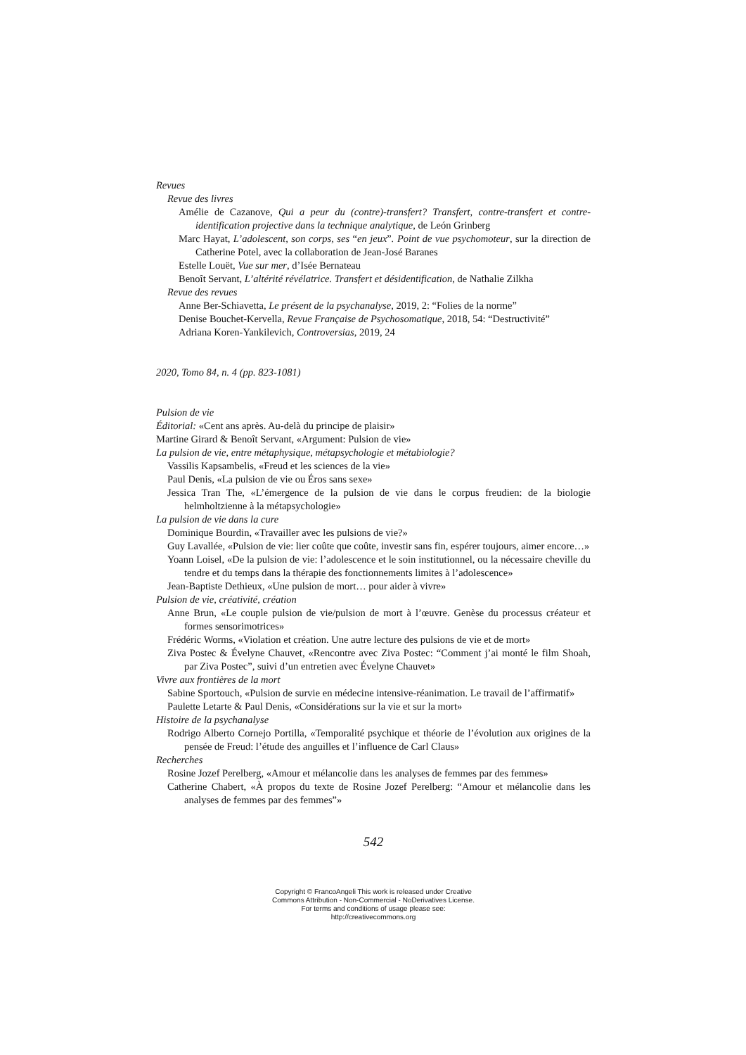Revues
Revue des livres
Amélie de Cazanove, Qui a peur du (contre)-transfert? Transfert, contre-transfert et contre-identification projective dans la technique analytique, de León Grinberg
Marc Hayat, L’adolescent, son corps, ses “en jeux”. Point de vue psychomoteur, sur la direction de Catherine Potel, avec la collaboration de Jean-José Baranes
Estelle Louët, Vue sur mer, d’Isée Bernateau
Benoît Servant, L’altérité révélatrice. Transfert et désidentification, de Nathalie Zilkha
Revue des revues
Anne Ber-Schiavetta, Le présent de la psychanalyse, 2019, 2: “Folies de la norme”
Denise Bouchet-Kervella, Revue Française de Psychosomatique, 2018, 54: “Destructivité”
Adriana Koren-Yankilevich, Controversias, 2019, 24
2020, Tomo 84, n. 4 (pp. 823-1081)
Pulsion de vie
Éditorial: «Cent ans après. Au-delà du principe de plaisir»
Martine Girard & Benoît Servant, «Argument: Pulsion de vie»
La pulsion de vie, entre métaphysique, métapsychologie et métabiologie?
Vassilis Kapsambelis, «Freud et les sciences de la vie»
Paul Denis, «La pulsion de vie ou Éros sans sexe»
Jessica Tran The, «L’émergence de la pulsion de vie dans le corpus freudien: de la biologie helmholtzienne à la métapsychologie»
La pulsion de vie dans la cure
Dominique Bourdin, «Travailler avec les pulsions de vie?»
Guy Lavallée, «Pulsion de vie: lier coûte que coûte, investir sans fin, espérer toujours, aimer encore…»
Yoann Loisel, «De la pulsion de vie: l’adolescence et le soin institutionnel, ou la nécessaire cheville du tendre et du temps dans la thérapie des fonctionnements limites à l’adolescence»
Jean-Baptiste Dethieux, «Une pulsion de mort… pour aider à vivre»
Pulsion de vie, créativité, création
Anne Brun, «Le couple pulsion de vie/pulsion de mort à l’œuvre. Genèse du processus créateur et formes sensorimotrices»
Frédéric Worms, «Violation et création. Une autre lecture des pulsions de vie et de mort»
Ziva Postec & Évelyne Chauvet, «Rencontre avec Ziva Postec: “Comment j’ai monté le film Shoah, par Ziva Postec”, suivi d’un entretien avec Évelyne Chauvet»
Vivre aux frontières de la mort
Sabine Sportouch, «Pulsion de survie en médecine intensive-réanimation. Le travail de l’affirmatif»
Paulette Letarte & Paul Denis, «Considérations sur la vie et sur la mort»
Histoire de la psychanalyse
Rodrigo Alberto Cornejo Portilla, «Temporalité psychique et théorie de l’évolution aux origines de la pensée de Freud: l’étude des anguilles et l’influence de Carl Claus»
Recherches
Rosine Jozef Perelberg, «Amour et mélancolie dans les analyses de femmes par des femmes»
Catherine Chabert, «À propos du texte de Rosine Jozef Perelberg: “Amour et mélancolie dans les analyses de femmes par des femmes”»
542
Copyright © FrancoAngeli This work is released under Creative
Commons Attribution - Non-Commercial - NoDerivatives License.
For terms and conditions of usage please see:
http://creativecommons.org